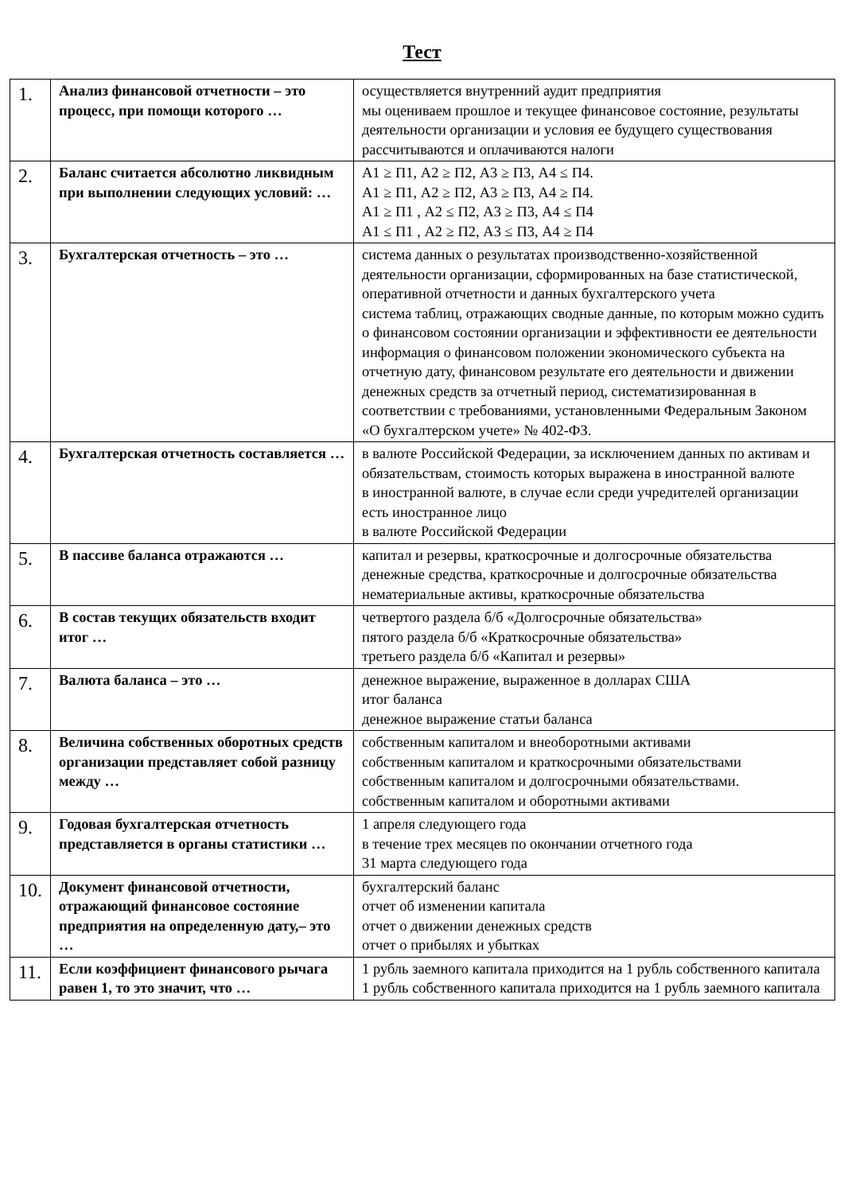Тест
| 1. | Анализ финансовой отчетности – это процесс, при помощи которого … | осуществляется внутренний аудит предприятия мы оцениваем прошлое и текущее финансовое состояние, результаты деятельности организации и условия ее будущего существования рассчитываются и оплачиваются налоги |
| 2. | Баланс считается абсолютно ликвидным при выполнении следующих условий: … | А1 ≥ П1, А2 ≥ П2, А3 ≥ П3, А4 ≤ П4. А1 ≥ П1, А2 ≥ П2, А3 ≥ П3, А4 ≥ П4. А1 ≥ П1 , А2 ≤ П2, А3 ≥ П3, А4 ≤ П4 А1 ≤ П1 , А2 ≥ П2, А3 ≤ П3, А4 ≥ П4 |
| 3. | Бухгалтерская отчетность – это … | система данных о результатах производственно-хозяйственной деятельности организации, сформированных на базе статистической, оперативной отчетности и данных бухгалтерского учета система таблиц, отражающих сводные данные, по которым можно судить о финансовом состоянии организации и эффективности ее деятельности информация о финансовом положении экономического субъекта на отчетную дату, финансовом результате его деятельности и движении денежных средств за отчетный период, систематизированная в соответствии с требованиями, установленными Федеральным Законом «О бухгалтерском учете» № 402-ФЗ. |
| 4. | Бухгалтерская отчетность составляется … | в валюте Российской Федерации, за исключением данных по активам и обязательствам, стоимость которых выражена в иностранной валюте в иностранной валюте, в случае если среди учредителей организации есть иностранное лицо в валюте Российской Федерации |
| 5. | В пассиве баланса отражаются … | капитал и резервы, краткосрочные и долгосрочные обязательства денежные средства, краткосрочные и долгосрочные обязательства нематериальные активы, краткосрочные обязательства |
| 6. | В состав текущих обязательств входит итог … | четвертого раздела б/б «Долгосрочные обязательства» пятого раздела б/б «Краткосрочные обязательства» третьего раздела б/б «Капитал и резервы» |
| 7. | Валюта баланса – это … | денежное выражение, выраженное в долларах США итог баланса денежное выражение статьи баланса |
| 8. | Величина собственных оборотных средств организации представляет собой разницу между … | собственным капиталом и внеоборотными активами собственным капиталом и краткосрочными обязательствами собственным капиталом и долгосрочными обязательствами. собственным капиталом и оборотными активами |
| 9. | Годовая бухгалтерская отчетность представляется в органы статистики … | 1 апреля следующего года в течение трех месяцев по окончании отчетного года 31 марта следующего года |
| 10. | Документ финансовой отчетности, отражающий финансовое состояние предприятия на определенную дату,– это … | бухгалтерский баланс отчет об изменении капитала отчет о движении денежных средств отчет о прибылях и убытках |
| 11. | Если коэффициент финансового рычага равен 1, то это значит, что … | 1 рубль заемного капитала приходится на 1 рубль собственного капитала 1 рубль собственного капитала приходится на 1 рубль заемного капитала |